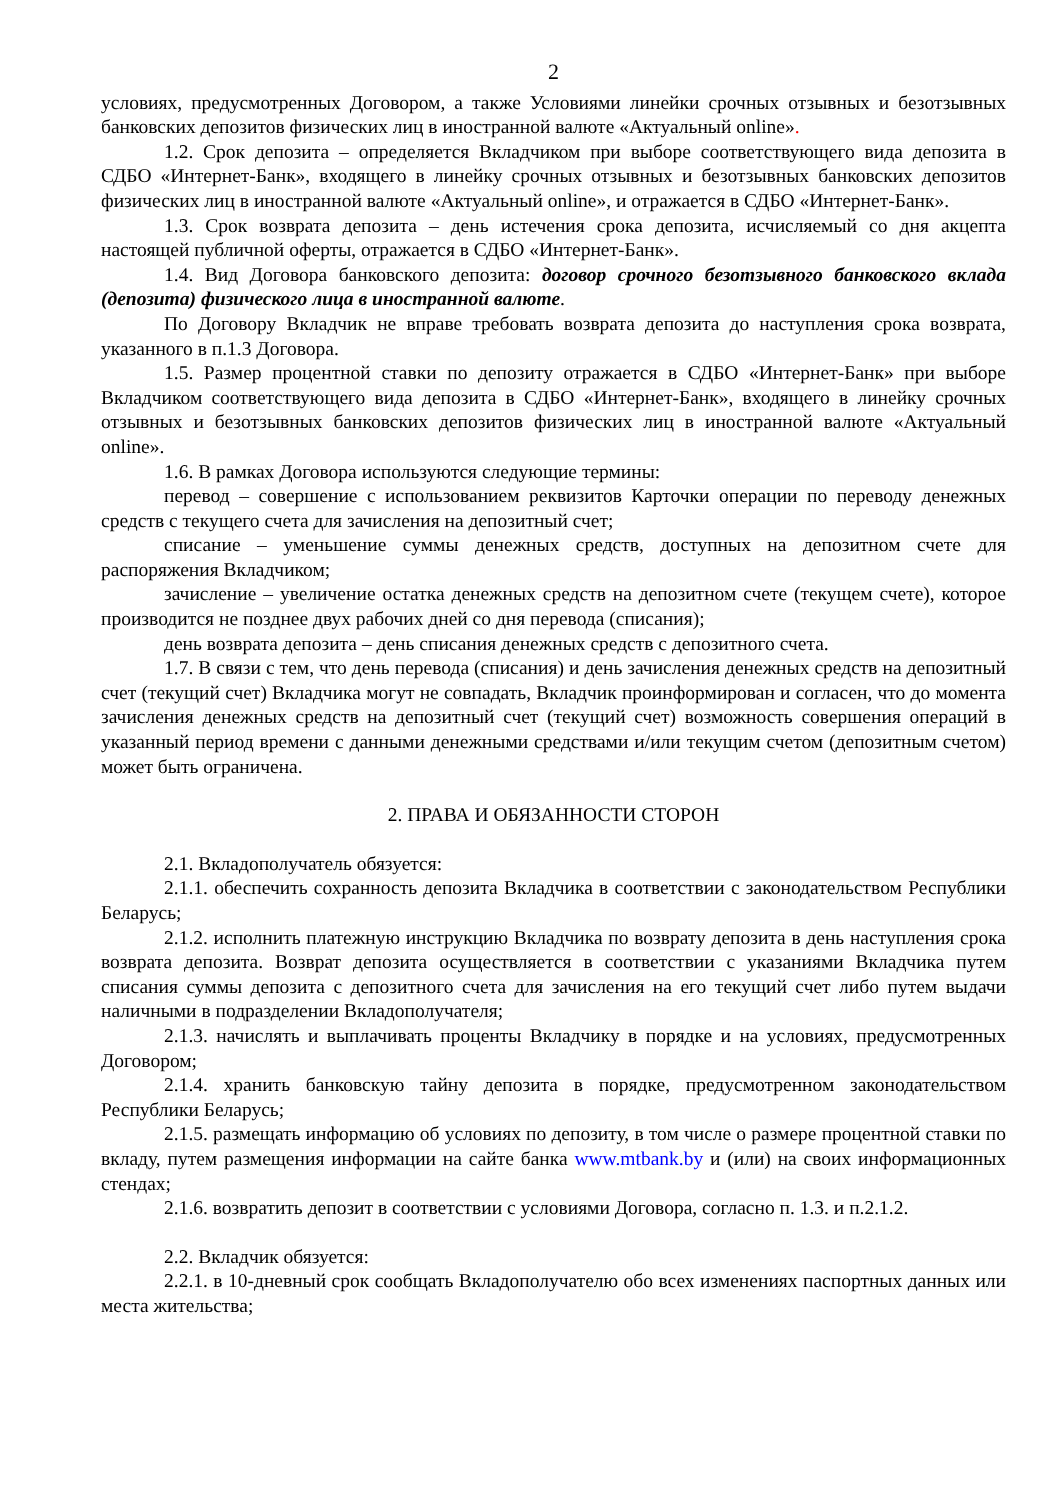2
условиях, предусмотренных Договором, а также Условиями линейки срочных отзывных и безотзывных банковских депозитов физических лиц в иностранной валюте «Актуальный online».
1.2. Срок депозита – определяется Вкладчиком при выборе соответствующего вида депозита в СДБО «Интернет-Банк», входящего в линейку срочных отзывных и безотзывных банковских депозитов физических лиц в иностранной валюте «Актуальный online», и отражается в СДБО «Интернет-Банк».
1.3. Срок возврата депозита – день истечения срока депозита, исчисляемый со дня акцепта настоящей публичной оферты, отражается в СДБО «Интернет-Банк».
1.4. Вид Договора банковского депозита: договор срочного безотзывного банковского вклада (депозита) физического лица в иностранной валюте.
По Договору Вкладчик не вправе требовать возврата депозита до наступления срока возврата, указанного в п.1.3 Договора.
1.5. Размер процентной ставки по депозиту отражается в СДБО «Интернет-Банк» при выборе Вкладчиком соответствующего вида депозита в СДБО «Интернет-Банк», входящего в линейку срочных отзывных и безотзывных банковских депозитов физических лиц в иностранной валюте «Актуальный online».
1.6. В рамках Договора используются следующие термины:
перевод – совершение с использованием реквизитов Карточки операции по переводу денежных средств с текущего счета для зачисления на депозитный счет;
списание – уменьшение суммы денежных средств, доступных на депозитном счете для распоряжения Вкладчиком;
зачисление – увеличение остатка денежных средств на депозитном счете (текущем счете), которое производится не позднее двух рабочих дней со дня перевода (списания);
день возврата депозита – день списания денежных средств с депозитного счета.
1.7. В связи с тем, что день перевода (списания) и день зачисления денежных средств на депозитный счет (текущий счет) Вкладчика могут не совпадать, Вкладчик проинформирован и согласен, что до момента зачисления денежных средств на депозитный счет (текущий счет) возможность совершения операций в указанный период времени с данными денежными средствами и/или текущим счетом (депозитным счетом) может быть ограничена.
2. ПРАВА И ОБЯЗАННОСТИ СТОРОН
2.1. Вкладополучатель обязуется:
2.1.1. обеспечить сохранность депозита Вкладчика в соответствии с законодательством Республики Беларусь;
2.1.2. исполнить платежную инструкцию Вкладчика по возврату депозита в день наступления срока возврата депозита. Возврат депозита осуществляется в соответствии с указаниями Вкладчика путем списания суммы депозита с депозитного счета для зачисления на его текущий счет либо путем выдачи наличными в подразделении Вкладополучателя;
2.1.3. начислять и выплачивать проценты Вкладчику в порядке и на условиях, предусмотренных Договором;
2.1.4. хранить банковскую тайну депозита в порядке, предусмотренном законодательством Республики Беларусь;
2.1.5. размещать информацию об условиях по депозиту, в том числе о размере процентной ставки по вкладу, путем размещения информации на сайте банка www.mtbank.by и (или) на своих информационных стендах;
2.1.6. возвратить депозит в соответствии с условиями Договора, согласно п. 1.3. и п.2.1.2.
2.2. Вкладчик обязуется:
2.2.1. в 10-дневный срок сообщать Вкладополучателю обо всех изменениях паспортных данных или места жительства;